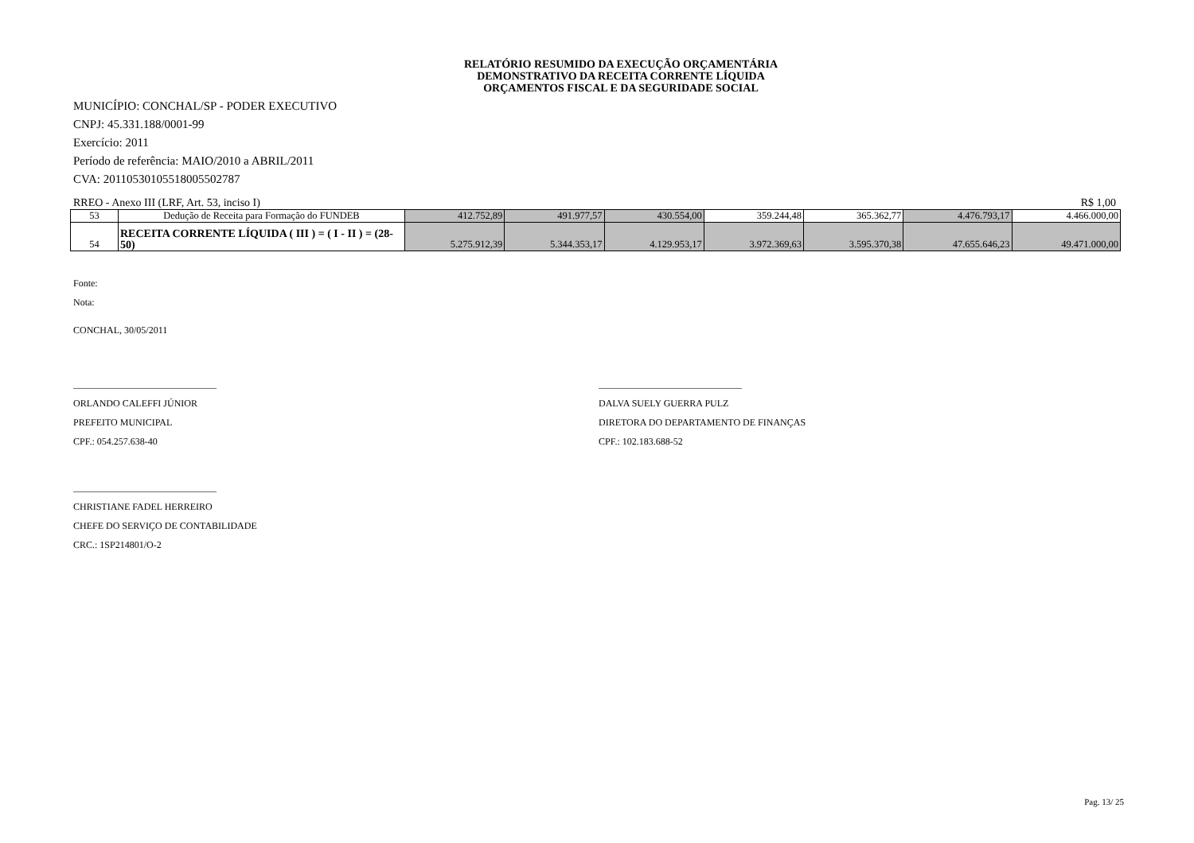RELATÓRIO RESUMIDO DA EXECUÇÃO ORÇAMENTÁRIA
DEMONSTRATIVO DA RECEITA CORRENTE LÍQUIDA
ORÇAMENTOS FISCAL E DA SEGURIDADE SOCIAL
MUNICÍPIO: CONCHAL/SP - PODER EXECUTIVO
CNPJ: 45.331.188/0001-99
Exercício: 2011
Período de referência: MAIO/2010 a ABRIL/2011
CVA: 20110530105518005502787
RREO - Anexo III (LRF, Art. 53, inciso I) R$ 1,00
| 53 | Dedução de Receita para Formação do FUNDEB | 412.752,89 | 491.977,57 | 430.554,00 | 359.244,48 | 365.362,77 | 4.476.793,17 | 4.466.000,00 |
| 54 | RECEITA CORRENTE LÍQUIDA ( III ) = ( I - II ) = (28-50) | 5.275.912,39 | 5.344.353,17 | 4.129.953,17 | 3.972.369,63 | 3.595.370,38 | 47.655.646,23 | 49.471.000,00 |
Fonte:
Nota:
CONCHAL, 30/05/2011
______________________________
ORLANDO CALEFFI JÚNIOR
PREFEITO MUNICIPAL
CPF.: 054.257.638-40
______________________________
DALVA SUELY GUERRA PULZ
DIRETORA DO DEPARTAMENTO DE FINANÇAS
CPF.: 102.183.688-52
______________________________
CHRISTIANE FADEL HERREIRO
CHEFE DO SERVIÇO DE CONTABILIDADE
CRC.: 1SP214801/O-2
Pag. 13/ 25